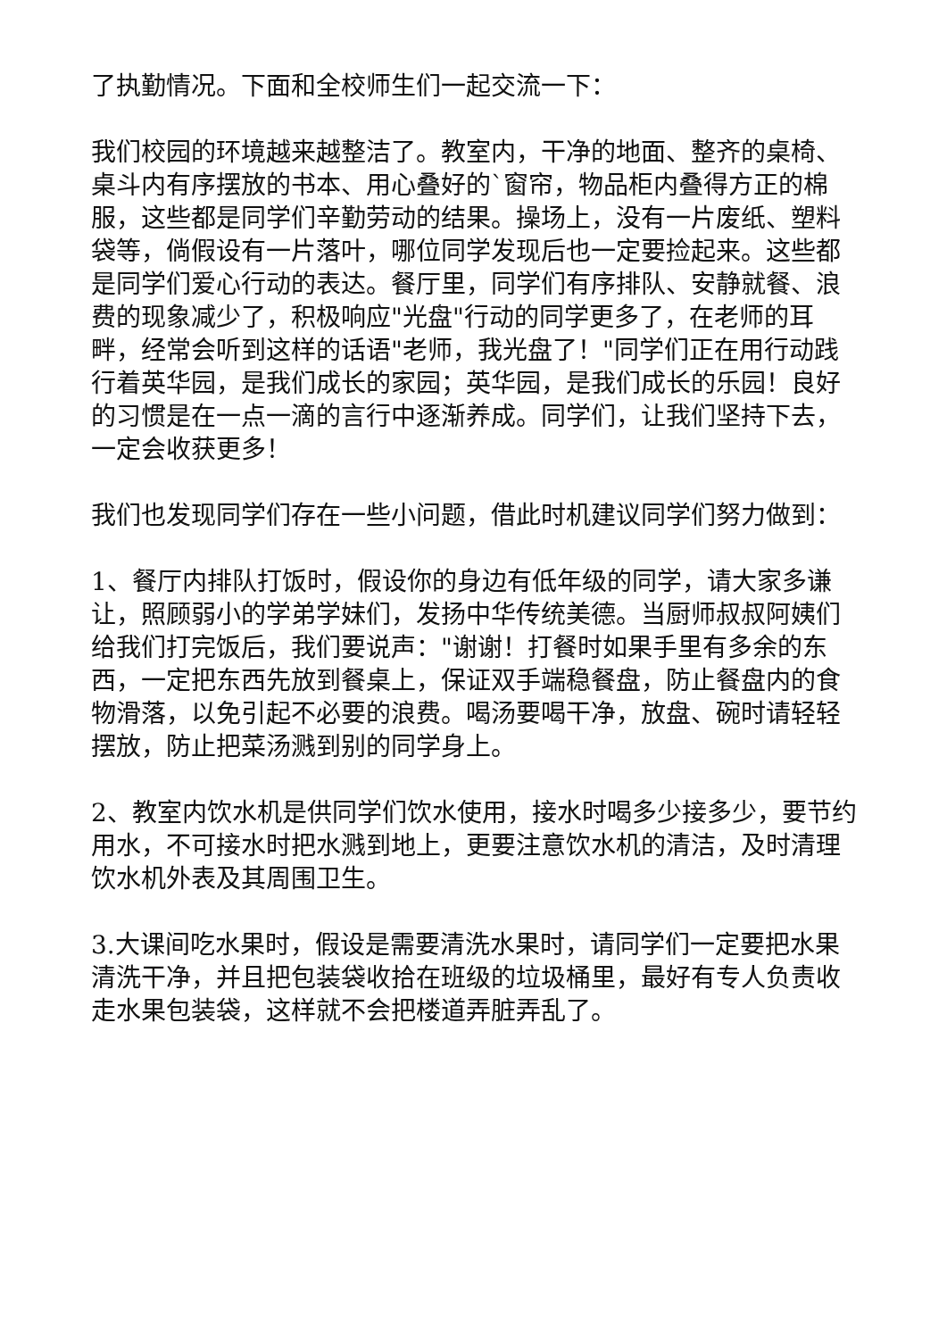了执勤情况。下面和全校师生们一起交流一下：
我们校园的环境越来越整洁了。教室内，干净的地面、整齐的桌椅、桌斗内有序摆放的书本、用心叠好的`窗帘，物品柜内叠得方正的棉服，这些都是同学们辛勤劳动的结果。操场上，没有一片废纸、塑料袋等，倘假设有一片落叶，哪位同学发现后也一定要捡起来。这些都是同学们爱心行动的表达。餐厅里，同学们有序排队、安静就餐、浪费的现象减少了，积极响应"光盘"行动的同学更多了，在老师的耳畔，经常会听到这样的话语"老师，我光盘了！"同学们正在用行动践行着英华园，是我们成长的家园；英华园，是我们成长的乐园！良好的习惯是在一点一滴的言行中逐渐养成。同学们，让我们坚持下去，一定会收获更多！
我们也发现同学们存在一些小问题，借此时机建议同学们努力做到：
1、餐厅内排队打饭时，假设你的身边有低年级的同学，请大家多谦让，照顾弱小的学弟学妹们，发扬中华传统美德。当厨师叔叔阿姨们给我们打完饭后，我们要说声："谢谢！打餐时如果手里有多余的东西，一定把东西先放到餐桌上，保证双手端稳餐盘，防止餐盘内的食物滑落，以免引起不必要的浪费。喝汤要喝干净，放盘、碗时请轻轻摆放，防止把菜汤溅到别的同学身上。
2、教室内饮水机是供同学们饮水使用，接水时喝多少接多少，要节约用水，不可接水时把水溅到地上，更要注意饮水机的清洁，及时清理饮水机外表及其周围卫生。
3.大课间吃水果时，假设是需要清洗水果时，请同学们一定要把水果清洗干净，并且把包装袋收拾在班级的垃圾桶里，最好有专人负责收走水果包装袋，这样就不会把楼道弄脏弄乱了。